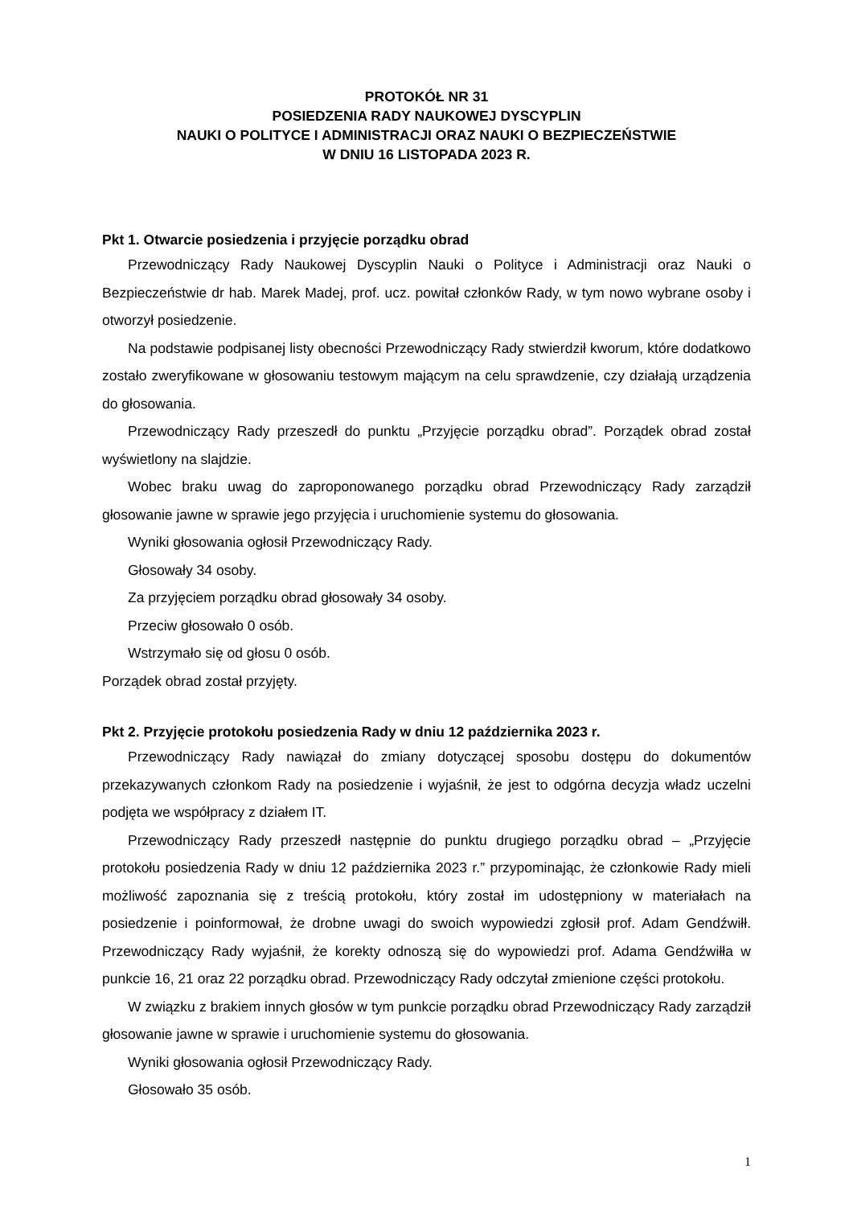PROTOKÓŁ NR 31
POSIEDZENIA RADY NAUKOWEJ DYSCYPLIN
NAUKI O POLITYCE I ADMINISTRACJI ORAZ NAUKI O BEZPIECZEŃSTWIE
W DNIU 16 LISTOPADA 2023 R.
Pkt 1. Otwarcie posiedzenia i przyjęcie porządku obrad
Przewodniczący Rady Naukowej Dyscyplin Nauki o Polityce i Administracji oraz Nauki o Bezpieczeństwie dr hab. Marek Madej, prof. ucz. powitał członków Rady, w tym nowo wybrane osoby i otworzył posiedzenie.
Na podstawie podpisanej listy obecności Przewodniczący Rady stwierdził kworum, które dodatkowo zostało zweryfikowane w głosowaniu testowym mającym na celu sprawdzenie, czy działają urządzenia do głosowania.
Przewodniczący Rady przeszedł do punktu „Przyjęcie porządku obrad”. Porządek obrad został wyświetlony na slajdzie.
Wobec braku uwag do zaproponowanego porządku obrad Przewodniczący Rady zarządził głosowanie jawne w sprawie jego przyjęcia i uruchomienie systemu do głosowania.
Wyniki głosowania ogłosił Przewodniczący Rady.
Głosowały 34 osoby.
Za przyjęciem porządku obrad głosowały 34 osoby.
Przeciw głosowało 0 osób.
Wstrzymało się od głosu 0 osób.
Porządek obrad został przyjęty.
Pkt 2. Przyjęcie protokołu posiedzenia Rady w dniu 12 października 2023 r.
Przewodniczący Rady nawiązał do zmiany dotyczącej sposobu dostępu do dokumentów przekazywanych członkom Rady na posiedzenie i wyjaśnił, że jest to odgórna decyzja władz uczelni podjęta we współpracy z działem IT.
Przewodniczący Rady przeszedł następnie do punktu drugiego porządku obrad – „Przyjęcie protokołu posiedzenia Rady w dniu 12 października 2023 r.” przypominając, że członkowie Rady mieli możliwość zapoznania się z treścią protokołu, który został im udostępniony w materiałach na posiedzenie i poinformował, że drobne uwagi do swoich wypowiedzi zgłosił prof. Adam Gendźwiłł. Przewodniczący Rady wyjaśnił, że korekty odnoszą się do wypowiedzi prof. Adama Gendźwiłła w punkcie 16, 21 oraz 22 porządku obrad. Przewodniczący Rady odczytał zmienione części protokołu.
W związku z brakiem innych głosów w tym punkcie porządku obrad Przewodniczący Rady zarządził głosowanie jawne w sprawie i uruchomienie systemu do głosowania.
Wyniki głosowania ogłosił Przewodniczący Rady.
Głosowało 35 osób.
1